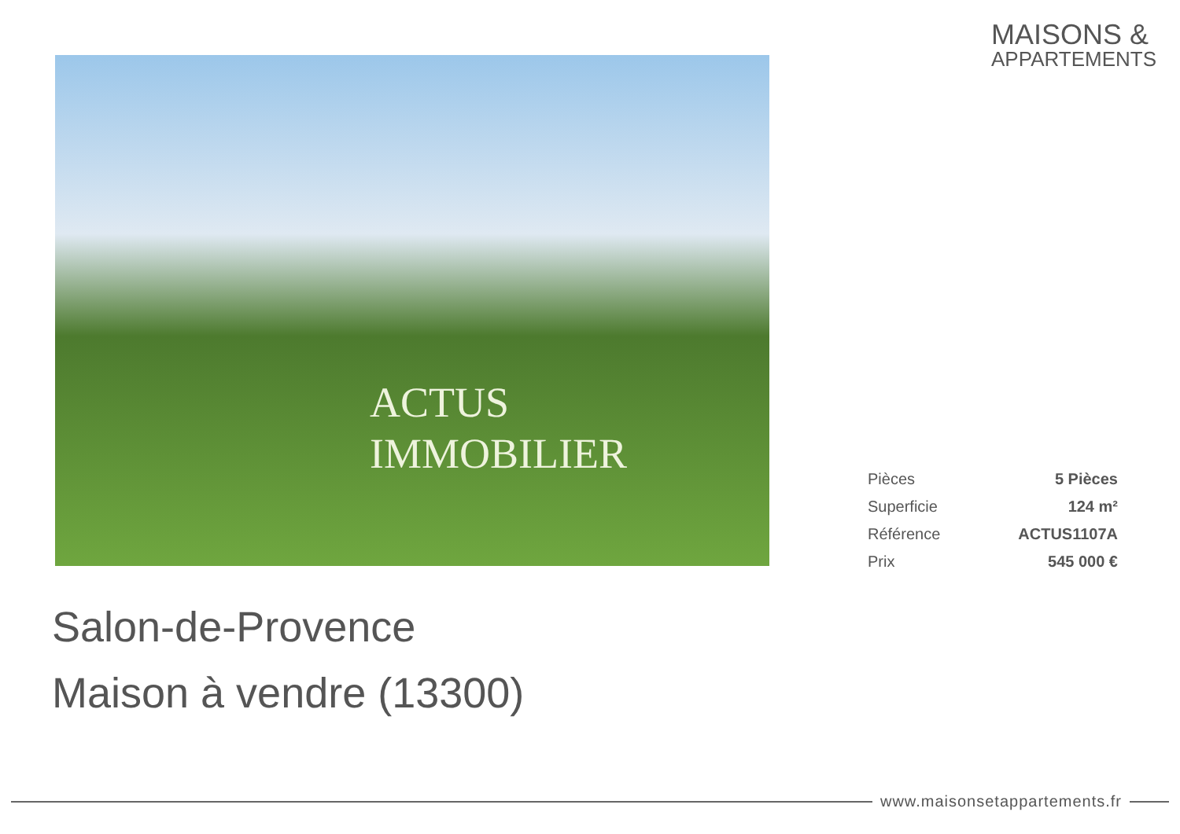MAISONS &
APPARTEMENTS
ACTUS
IMMOBILIER
| Pièces | 5 Pièces |
| Superficie | 124 m² |
| Référence | ACTUS1107A |
| Prix | 545 000 € |
Salon-de-Provence
Maison à vendre (13300)
www.maisonsetappartements.fr